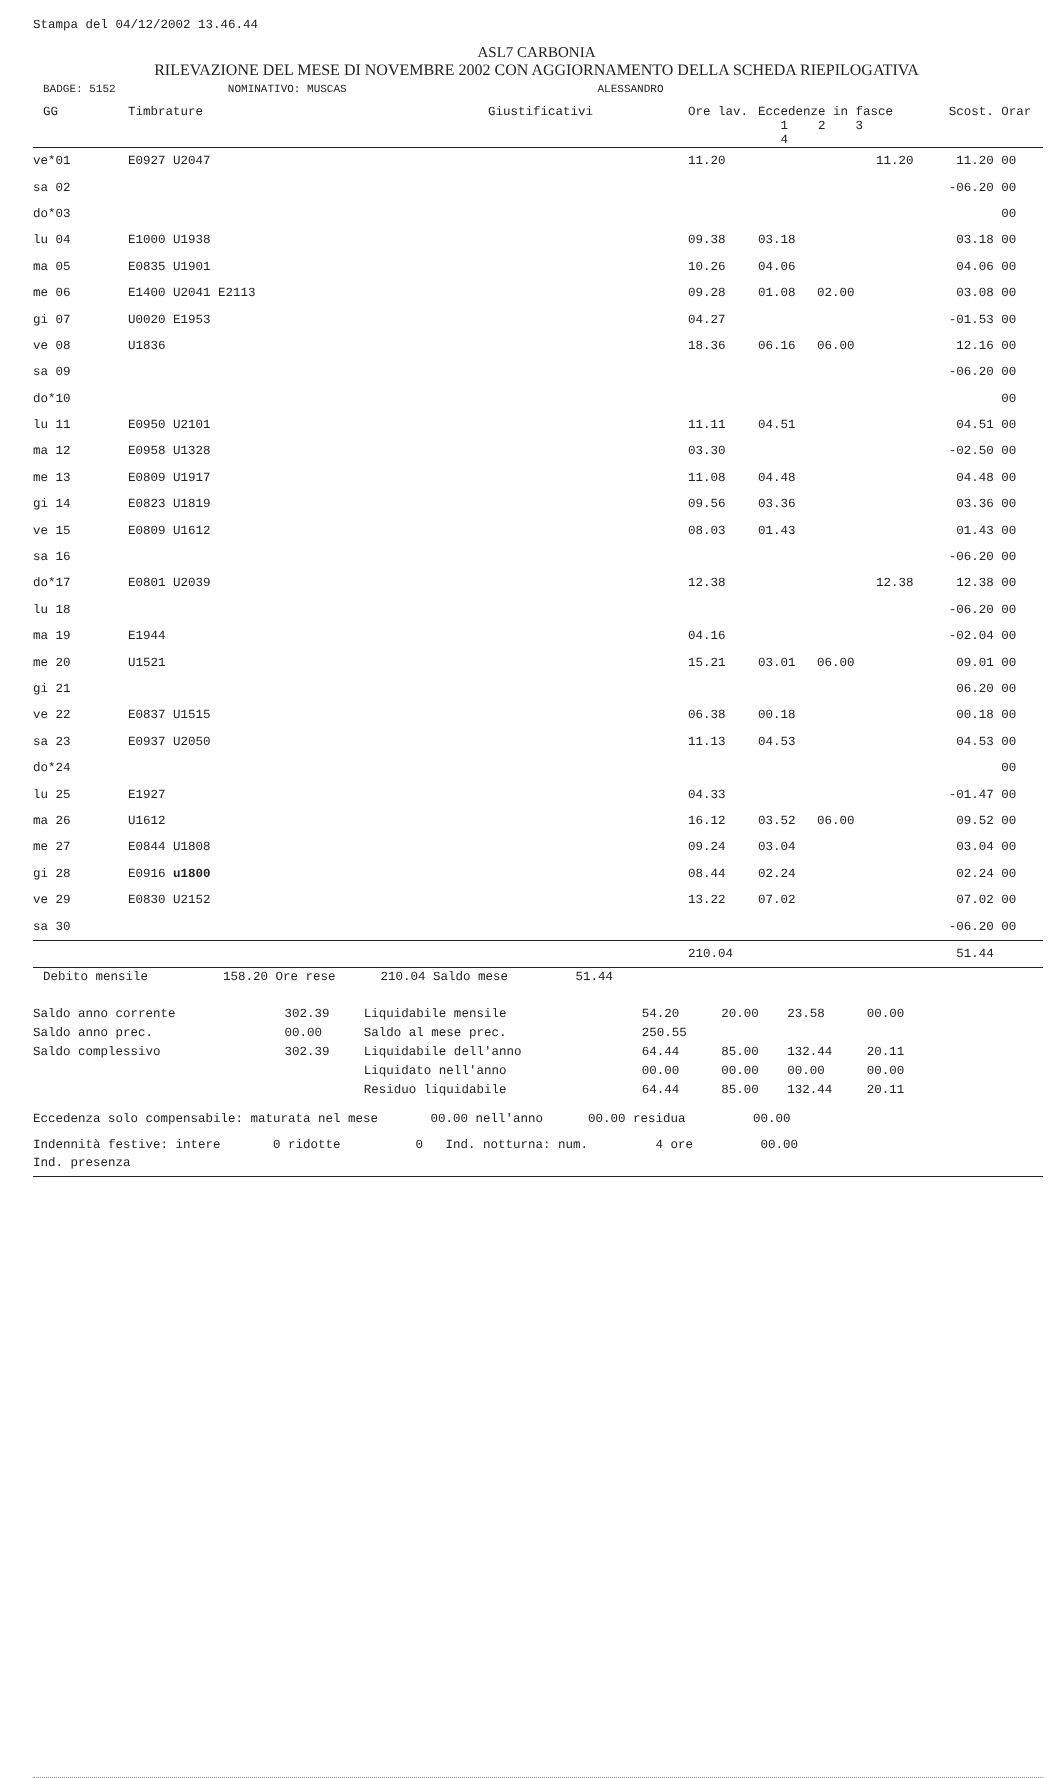Stampa del 04/12/2002 13.46.44
ASL7 CARBONIA
RILEVAZIONE DEL MESE DI NOVEMBRE 2002 CON AGGIORNAMENTO DELLA SCHEDA RIEPILOGATIVA
BADGE: 5152 NOMINATIVO: MUSCAS ALESSANDRO
| GG | Timbrature | Giustificativi | Ore lav. | Eccedenze in fasce 1 2 3 4 | | | Scost. | Orar |
| --- | --- | --- | --- | --- | --- | --- | --- | --- |
| ve*01 | E0927 U2047 | | 11.20 | | | 11.20 | 11.20 | 00 |
| sa 02 | | | | | | | -06.20 | 00 |
| do*03 | | | | | | | | 00 |
| lu 04 | E1000 U1938 | | 09.38 | 03.18 | | | 03.18 | 00 |
| ma 05 | E0835 U1901 | | 10.26 | 04.06 | | | 04.06 | 00 |
| me 06 | E1400 U2041 E2113 | | 09.28 | 01.08 | 02.00 | | 03.08 | 00 |
| gi 07 | U0020 E1953 | | 04.27 | | | | -01.53 | 00 |
| ve 08 | U1836 | | 18.36 | 06.16 | 06.00 | | 12.16 | 00 |
| sa 09 | | | | | | | -06.20 | 00 |
| do*10 | | | | | | | | 00 |
| lu 11 | E0950 U2101 | | 11.11 | 04.51 | | | 04.51 | 00 |
| ma 12 | E0958 U1328 | | 03.30 | | | | -02.50 | 00 |
| me 13 | E0809 U1917 | | 11.08 | 04.48 | | | 04.48 | 00 |
| gi 14 | E0823 U1819 | | 09.56 | 03.36 | | | 03.36 | 00 |
| ve 15 | E0809 U1612 | | 08.03 | 01.43 | | | 01.43 | 00 |
| sa 16 | | | | | | | -06.20 | 00 |
| do*17 | E0801 U2039 | | 12.38 | | | 12.38 | 12.38 | 00 |
| lu 18 | | | | | | | -06.20 | 00 |
| ma 19 | E1944 | | 04.16 | | | | -02.04 | 00 |
| me 20 | U1521 | | 15.21 | 03.01 | 06.00 | | 09.01 | 00 |
| gi 21 | | | | | | | 06.20 | 00 |
| ve 22 | E0837 U1515 | | 06.38 | 00.18 | | | 00.18 | 00 |
| sa 23 | E0937 U2050 | | 11.13 | 04.53 | | | 04.53 | 00 |
| do*24 | | | | | | | | 00 |
| lu 25 | E1927 | | 04.33 | | | | -01.47 | 00 |
| ma 26 | U1612 | | 16.12 | 03.52 | 06.00 | | 09.52 | 00 |
| me 27 | E0844 U1808 | | 09.24 | 03.04 | | | 03.04 | 00 |
| gi 28 | E0916 u1800 | | 08.44 | 02.24 | | | 02.24 | 00 |
| ve 29 | E0830 U2152 | | 13.22 | 07.02 | | | 07.02 | 00 |
| sa 30 | | | | | | | -06.20 | 00 |
| | | | 210.04 | | | | 51.44 | |
Debito mensile 158.20 Ore rese 210.04 Saldo mese 51.44
| Saldo anno corrente | 302.39 | Liquidabile mensile | 54.20 | 20.00 | 23.58 | 00.00 |
| Saldo anno prec. | 00.00 | Saldo al mese prec. | 250.55 | | | |
| Saldo complessivo | 302.39 | Liquidabile dell'anno | 64.44 | 85.00 | 132.44 | 20.11 |
| | | Liquidato nell'anno | 00.00 | 00.00 | 00.00 | 00.00 |
| | | Residuo liquidabile | 64.44 | 85.00 | 132.44 | 20.11 |
Eccedenza solo compensabile: maturata nel mese 00.00 nell'anno 00.00 residua 00.00
Indennità festive: intere 0 ridotte 0 Ind. notturna: num. 4 ore 00.00
Ind. presenza